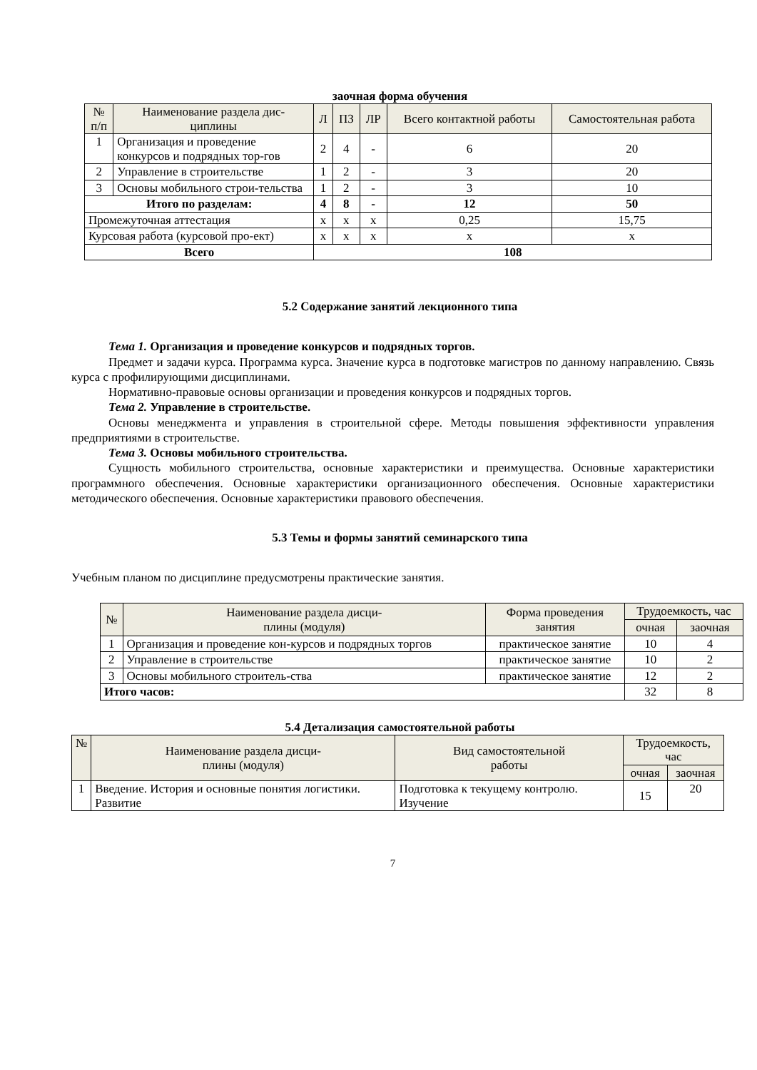заочная форма обучения
| № п/п | Наименование раздела дис- циплины | Л | ПЗ | ЛР | Всего контактной работы | Самостоятельная работа |
| --- | --- | --- | --- | --- | --- | --- |
| 1 | Организация и проведение конкурсов и подрядных тор-гов | 2 | 4 | - | 6 | 20 |
| 2 | Управление в строительстве | 1 | 2 | - | 3 | 20 |
| 3 | Основы мобильного строи-тельства | 1 | 2 | - | 3 | 10 |
| Итого по разделам: | | 4 | 8 | - | 12 | 50 |
| Промежуточная аттестация | | х | х | х | 0,25 | 15,75 |
| Курсовая работа (курсовой про-ект) | | х | х | х | х | х |
| Всего | | 108 | | | | |
5.2 Содержание занятий лекционного типа
Тема 1. Организация и проведение конкурсов и подрядных торгов.
Предмет и задачи курса. Программа курса. Значение курса в подготовке магистров по данному направлению. Связь курса с профилирующими дисциплинами.
Нормативно-правовые основы организации и проведения конкурсов и подрядных торгов.
Тема 2. Управление в строительстве.
Основы менеджмента и управления в строительной сфере. Методы повышения эффективности управления предприятиями в строительстве.
Тема 3. Основы мобильного строительства.
Сущность мобильного строительства, основные характеристики и преимущества. Основные характеристики программного обеспечения. Основные характеристики организационного обеспечения. Основные характеристики методического обеспечения. Основные характеристики правового обеспечения.
5.3 Темы и формы занятий семинарского типа
Учебным планом по дисциплине предусмотрены практические занятия.
| № | Наименование раздела дисци- плины (модуля) | Форма проведения занятия | Трудоемкость, час | |
| --- | --- | --- | --- | --- |
| | | | очная | заочная |
| 1 | Организация и проведение кон-курсов и подрядных торгов | практическое занятие | 10 | 4 |
| 2 | Управление в строительстве | практическое занятие | 10 | 2 |
| 3 | Основы мобильного строитель-ства | практическое занятие | 12 | 2 |
| Итого часов: | | | 32 | 8 |
5.4 Детализация самостоятельной работы
| № | Наименование раздела дисци- плины (модуля) | Вид самостоятельной работы | Трудоемкость, час | |
| --- | --- | --- | --- | --- |
| | | | очная | заочная |
| 1 | Введение. История и основные понятия логистики. Развитие | Подготовка к текущему контролю. Изучение | 15 | 20 |
7